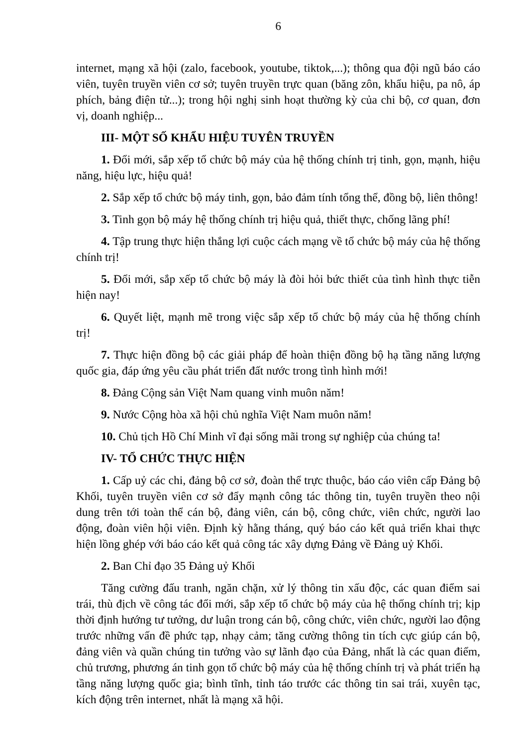6
internet, mạng xã hội (zalo, facebook, youtube, tiktok,...); thông qua đội ngũ báo cáo viên, tuyên truyền viên cơ sở; tuyên truyền trực quan (băng zôn, khẩu hiệu, pa nô, áp phích, bảng điện tử...); trong hội nghị sinh hoạt thường kỳ của chi bộ, cơ quan, đơn vị, doanh nghiệp...
III- MỘT SỐ KHẨU HIỆU TUYÊN TRUYỀN
1. Đổi mới, sắp xếp tổ chức bộ máy của hệ thống chính trị tinh, gọn, mạnh, hiệu năng, hiệu lực, hiệu quả!
2. Sắp xếp tổ chức bộ máy tinh, gọn, bảo đảm tính tổng thể, đồng bộ, liên thông!
3. Tinh gọn bộ máy hệ thống chính trị hiệu quả, thiết thực, chống lãng phí!
4. Tập trung thực hiện thắng lợi cuộc cách mạng về tổ chức bộ máy của hệ thống chính trị!
5. Đổi mới, sắp xếp tổ chức bộ máy là đòi hỏi bức thiết của tình hình thực tiễn hiện nay!
6. Quyết liệt, mạnh mẽ trong việc sắp xếp tổ chức bộ máy của hệ thống chính trị!
7. Thực hiện đồng bộ các giải pháp để hoàn thiện đồng bộ hạ tầng năng lượng quốc gia, đáp ứng yêu cầu phát triển đất nước trong tình hình mới!
8. Đảng Cộng sản Việt Nam quang vinh muôn năm!
9. Nước Cộng hòa xã hội chủ nghĩa Việt Nam muôn năm!
10. Chủ tịch Hồ Chí Minh vĩ đại sống mãi trong sự nghiệp của chúng ta!
IV- TỔ CHỨC THỰC HIỆN
1. Cấp uỷ các chi, đảng bộ cơ sở, đoàn thể trực thuộc, báo cáo viên cấp Đảng bộ Khối, tuyên truyền viên cơ sở đẩy mạnh công tác thông tin, tuyên truyền theo nội dung trên tới toàn thể cán bộ, đảng viên, cán bộ, công chức, viên chức, người lao động, đoàn viên hội viên. Định kỳ hằng tháng, quý báo cáo kết quả triển khai thực hiện lồng ghép với báo cáo kết quả công tác xây dựng Đảng về Đảng uỷ Khối.
2. Ban Chỉ đạo 35 Đảng uỷ Khối
Tăng cường đấu tranh, ngăn chặn, xử lý thông tin xấu độc, các quan điểm sai trái, thù địch về công tác đổi mới, sắp xếp tổ chức bộ máy của hệ thống chính trị; kịp thời định hướng tư tưởng, dư luận trong cán bộ, công chức, viên chức, người lao động trước những vấn đề phức tạp, nhạy cảm; tăng cường thông tin tích cực giúp cán bộ, đảng viên và quần chúng tin tưởng vào sự lãnh đạo của Đảng, nhất là các quan điểm, chủ trương, phương án tinh gọn tổ chức bộ máy của hệ thống chính trị và phát triển hạ tầng năng lượng quốc gia; bình tĩnh, tỉnh táo trước các thông tin sai trái, xuyên tạc, kích động trên internet, nhất là mạng xã hội.